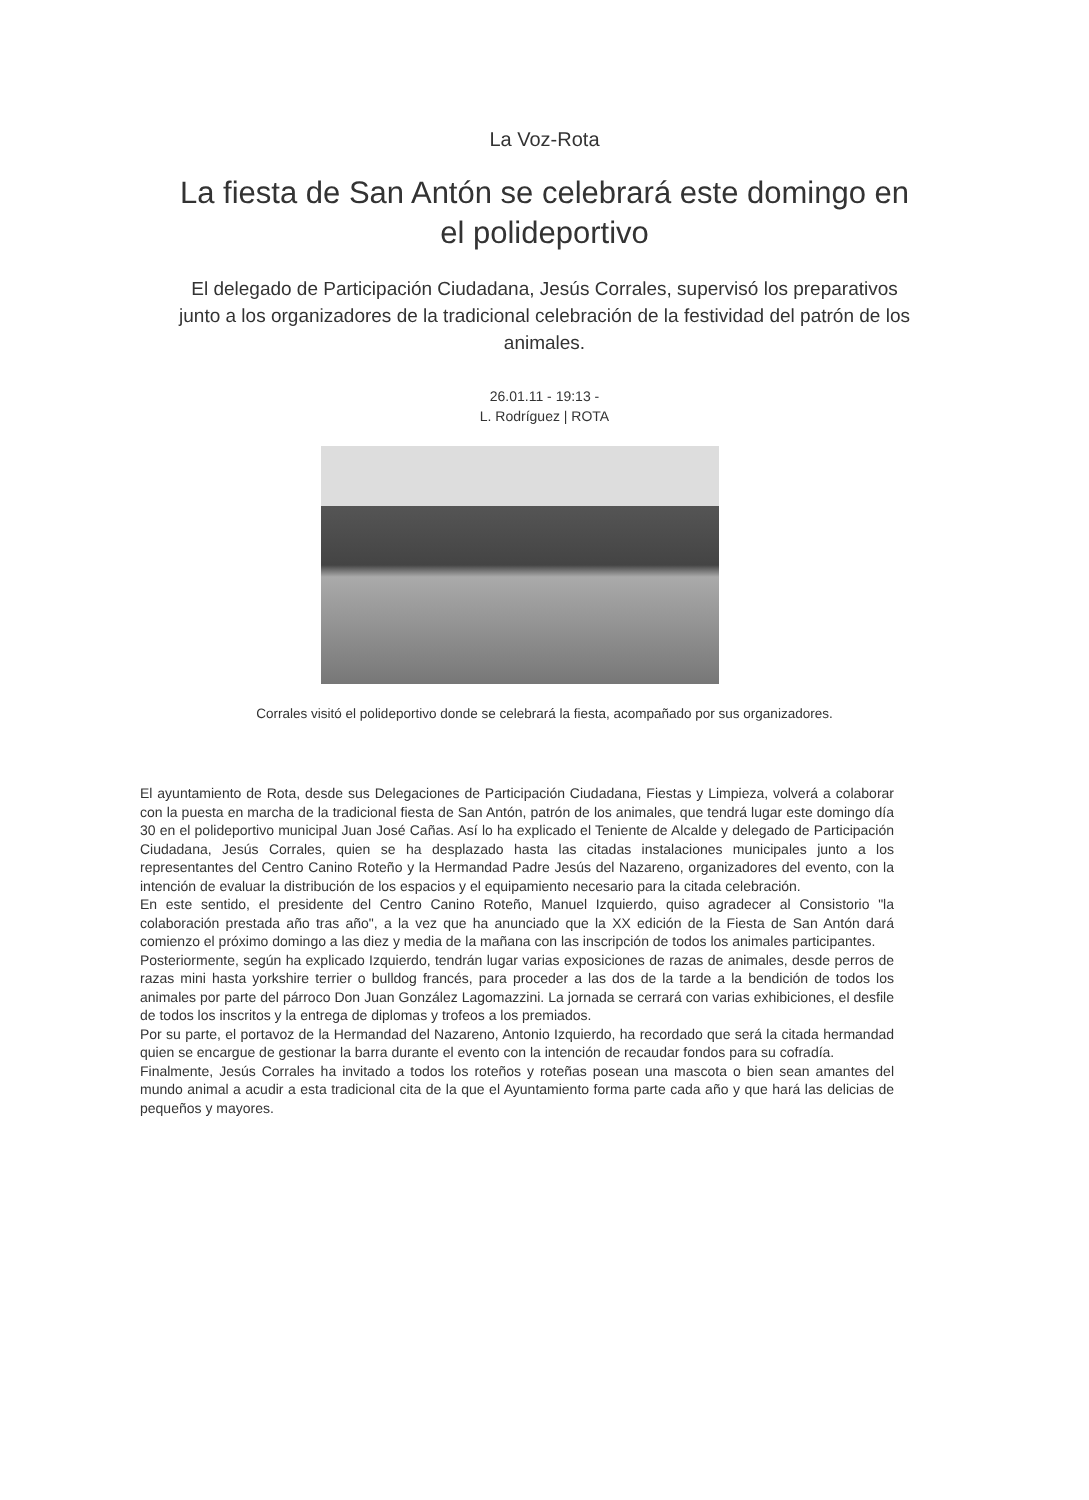La Voz-Rota
La fiesta de San Antón se celebrará este domingo en el polideportivo
El delegado de Participación Ciudadana, Jesús Corrales, supervisó los preparativos junto a los organizadores de la tradicional celebración de la festividad del patrón de los animales.
26.01.11 - 19:13 -
L. Rodríguez | ROTA
Corrales visitó el polideportivo donde se celebrará la fiesta, acompañado por sus organizadores.
El ayuntamiento de Rota, desde sus Delegaciones de Participación Ciudadana, Fiestas y Limpieza, volverá a colaborar con la puesta en marcha de la tradicional fiesta de San Antón, patrón de los animales, que tendrá lugar este domingo día 30 en el polideportivo municipal Juan José Cañas. Así lo ha explicado el Teniente de Alcalde y delegado de Participación Ciudadana, Jesús Corrales, quien se ha desplazado hasta las citadas instalaciones municipales junto a los representantes del Centro Canino Roteño y la Hermandad Padre Jesús del Nazareno, organizadores del evento, con la intención de evaluar la distribución de los espacios y el equipamiento necesario para la citada celebración.
En este sentido, el presidente del Centro Canino Roteño, Manuel Izquierdo, quiso agradecer al Consistorio "la colaboración prestada año tras año", a la vez que ha anunciado que la XX edición de la Fiesta de San Antón dará comienzo el próximo domingo a las diez y media de la mañana con las inscripción de todos los animales participantes.
Posteriormente, según ha explicado Izquierdo, tendrán lugar varias exposiciones de razas de animales, desde perros de razas mini hasta yorkshire terrier o bulldog francés, para proceder a las dos de la tarde a la bendición de todos los animales por parte del párroco Don Juan González Lagomazzini. La jornada se cerrará con varias exhibiciones, el desfile de todos los inscritos y la entrega de diplomas y trofeos a los premiados.
Por su parte, el portavoz de la Hermandad del Nazareno, Antonio Izquierdo, ha recordado que será la citada hermandad quien se encargue de gestionar la barra durante el evento con la intención de recaudar fondos para su cofradía.
Finalmente, Jesús Corrales ha invitado a todos los roteños y roteñas posean una mascota o bien sean amantes del mundo animal a acudir a esta tradicional cita de la que el Ayuntamiento forma parte cada año y que hará las delicias de pequeños y mayores.